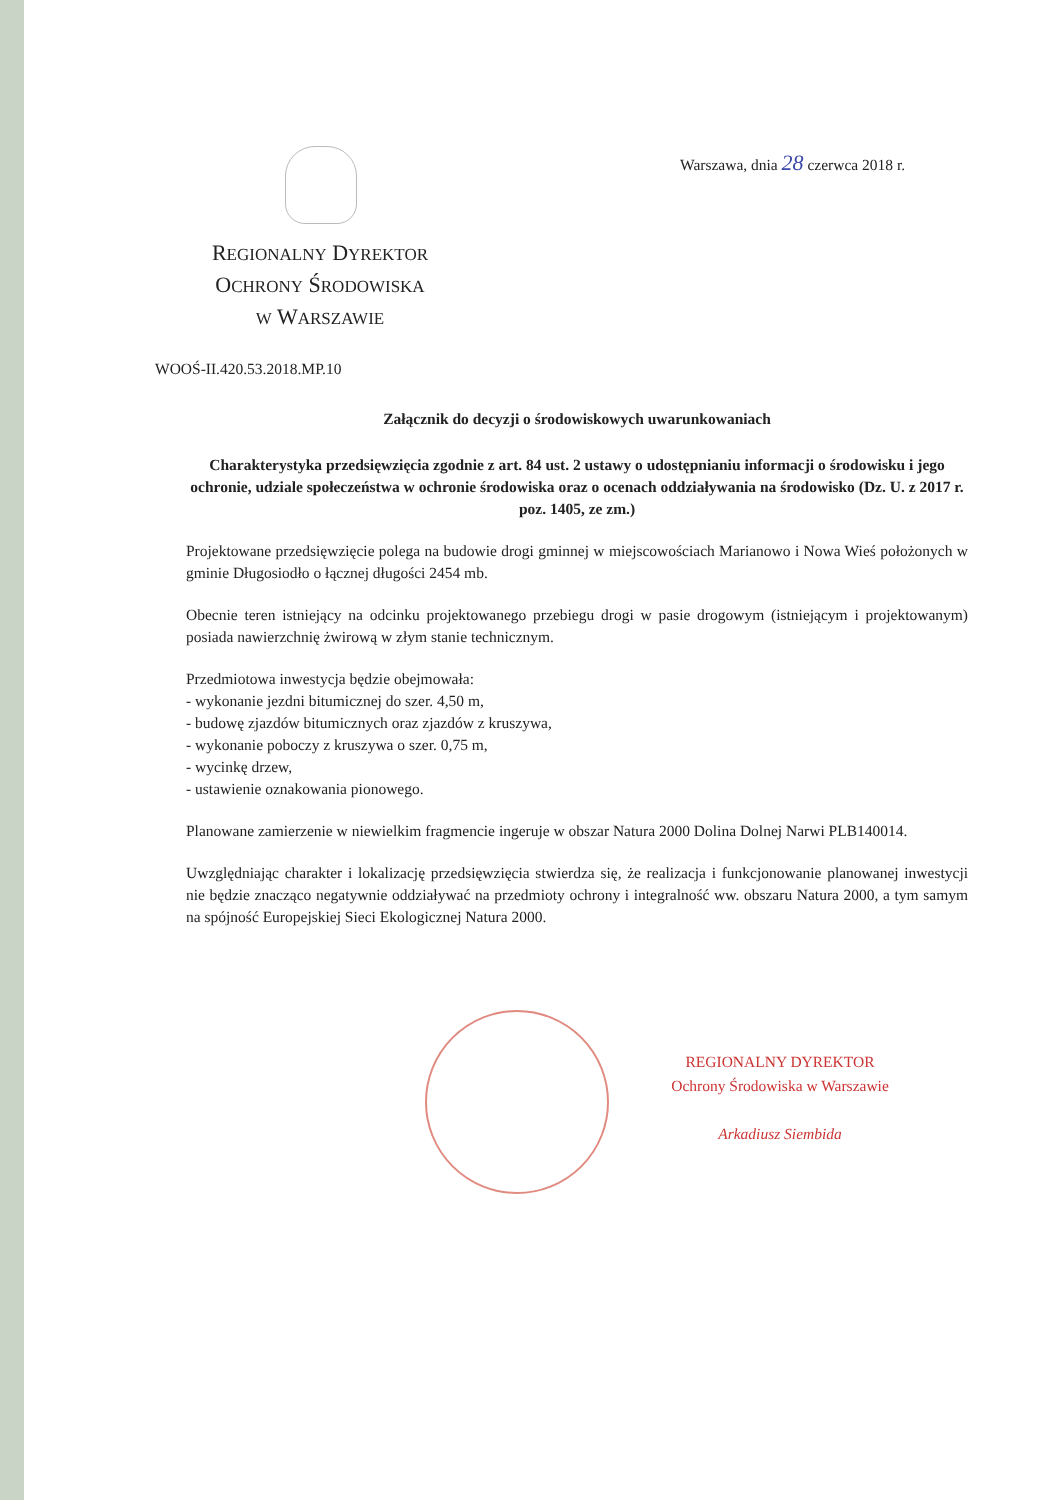Warszawa, dnia 28 czerwca 2018 r.
REGIONALNY DYREKTOR
OCHRONY ŚRODOWISKA
W WARSZAWIE
WOOŚ-II.420.53.2018.MP.10
Załącznik do decyzji o środowiskowych uwarunkowaniach
Charakterystyka przedsięwzięcia zgodnie z art. 84 ust. 2 ustawy o udostępnianiu informacji o środowisku i jego ochronie, udziale społeczeństwa w ochronie środowiska oraz o ocenach oddziaływania na środowisko (Dz. U. z 2017 r. poz. 1405, ze zm.)
Projektowane przedsięwzięcie polega na budowie drogi gminnej w miejscowościach Marianowo i Nowa Wieś położonych w gminie Długosiodło o łącznej długości 2454 mb.
Obecnie teren istniejący na odcinku projektowanego przebiegu drogi w pasie drogowym (istniejącym i projektowanym) posiada nawierzchnię żwirową w złym stanie technicznym.
Przedmiotowa inwestycja będzie obejmowała:
- wykonanie jezdni bitumicznej do szer. 4,50 m,
- budowę zjazdów bitumicznych oraz zjazdów z kruszywa,
- wykonanie poboczy z kruszywa o szer. 0,75 m,
- wycinkę drzew,
- ustawienie oznakowania pionowego.
Planowane zamierzenie w niewielkim fragmencie ingeruje w obszar Natura 2000 Dolina Dolnej Narwi PLB140014.
Uwzględniając charakter i lokalizację przedsięwzięcia stwierdza się, że realizacja i funkcjonowanie planowanej inwestycji nie będzie znacząco negatywnie oddziaływać na przedmioty ochrony i integralność ww. obszaru Natura 2000, a tym samym na spójność Europejskiej Sieci Ekologicznej Natura 2000.
REGIONALNY DYREKTOR
Ochrony Środowiska w Warszawie
Arkadiusz Siembida